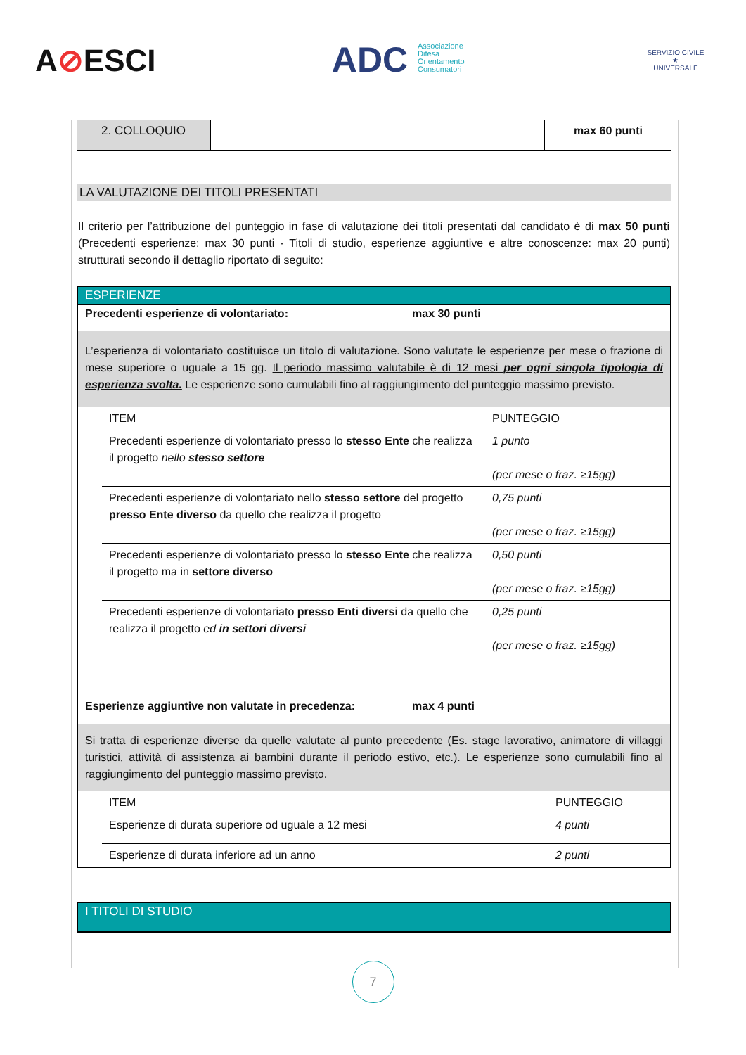A⊘ESCI
ADC Associazione
Difesa
Orientamento
Consumatori
SERVIZIO CIVILE
★
UNIVERSALE
| 2. COLLOQUIO | | max 60 punti |
LA VALUTAZIONE DEI TITOLI PRESENTATI
Il criterio per l’attribuzione del punteggio in fase di valutazione dei titoli presentati dal candidato è di max 50 punti (Precedenti esperienze: max 30 punti - Titoli di studio, esperienze aggiuntive e altre conoscenze: max 20 punti) strutturati secondo il dettaglio riportato di seguito:
ESPERIENZE
Precedenti esperienze di volontariato: max 30 punti
L’esperienza di volontariato costituisce un titolo di valutazione. Sono valutate le esperienze per mese o frazione di mese superiore o uguale a 15 gg. Il periodo massimo valutabile è di 12 mesi per ogni singola tipologia di esperienza svolta. Le esperienze sono cumulabili fino al raggiungimento del punteggio massimo previsto.
| ITEM | PUNTEGGIO |
| Precedenti esperienze di volontariato presso lo stesso Ente che realizza il progetto nello stesso settore | 1 punto (per mese o fraz. ≥15gg) |
| Precedenti esperienze di volontariato nello stesso settore del progetto presso Ente diverso da quello che realizza il progetto | 0,75 punti (per mese o fraz. ≥15gg) |
| Precedenti esperienze di volontariato presso lo stesso Ente che realizza il progetto ma in settore diverso | 0,50 punti (per mese o fraz. ≥15gg) |
| Precedenti esperienze di volontariato presso Enti diversi da quello che realizza il progetto ed in settori diversi | 0,25 punti (per mese o fraz. ≥15gg) |
Esperienze aggiuntive non valutate in precedenza: max 4 punti
Si tratta di esperienze diverse da quelle valutate al punto precedente (Es. stage lavorativo, animatore di villaggi turistici, attività di assistenza ai bambini durante il periodo estivo, etc.). Le esperienze sono cumulabili fino al raggiungimento del punteggio massimo previsto.
| ITEM | PUNTEGGIO |
| Esperienze di durata superiore od uguale a 12 mesi | 4 punti |
| Esperienze di durata inferiore ad un anno | 2 punti |
I TITOLI DI STUDIO
7